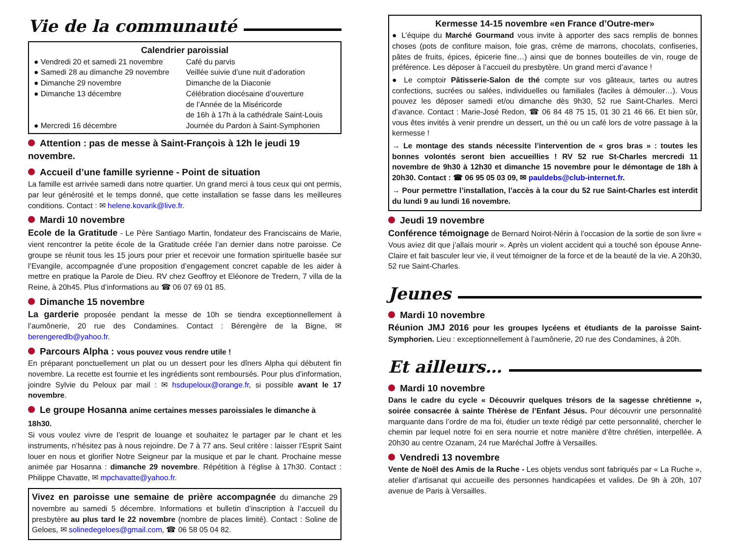Vie de la communauté
Calendrier paroissial
| ● Vendredi 20 et samedi 21 novembre | Café du parvis |
| ● Samedi 28 au dimanche 29 novembre | Veillée suivie d’une nuit d’adoration |
| ● Dimanche 29 novembre | Dimanche de la Diaconie |
| ● Dimanche 13 décembre | Célébration diocésaine d’ouverture de l’Année de la Miséricorde de 16h à 17h à la cathédrale Saint-Louis |
| ● Mercredi 16 décembre | Journée du Pardon à Saint-Symphorien |
Attention : pas de messe à Saint-François à 12h le jeudi 19 novembre.
Accueil d’une famille syrienne - Point de situation
La famille est arrivée samedi dans notre quartier. Un grand merci à tous ceux qui ont permis, par leur générosité et le temps donné, que cette installation se fasse dans les meilleures conditions. Contact : ✉ helene.kovarik@live.fr.
Mardi 10 novembre
Ecole de la Gratitude - Le Père Santiago Martin, fondateur des Franciscains de Marie, vient rencontrer la petite école de la Gratitude créée l’an dernier dans notre paroisse. Ce groupe se réunit tous les 15 jours pour prier et recevoir une formation spirituelle basée sur l’Evangile, accompagnée d’une proposition d’engagement concret capable de les aider à mettre en pratique la Parole de Dieu. RV chez Geoffroy et Eléonore de Tredern, 7 villa de la Reine, à 20h45. Plus d’informations au ☎ 06 07 69 01 85.
Dimanche 15 novembre
La garderie proposée pendant la messe de 10h se tiendra exceptionnellement à l’aumônerie, 20 rue des Condamines. Contact : Bérengère de la Bigne, ✉ berengeredlb@yahoo.fr.
Parcours Alpha : vous pouvez vous rendre utile !
En préparant ponctuellement un plat ou un dessert pour les dîners Alpha qui débutent fin novembre. La recette est fournie et les ingrédients sont remboursés. Pour plus d’information, joindre Sylvie du Peloux par mail : ✉ hsdupeloux@orange.fr, si possible avant le 17 novembre.
Le groupe Hosanna anime certaines messes paroissiales le dimanche à 18h30.
Si vous voulez vivre de l’esprit de louange et souhaitez le partager par le chant et les instruments, n’hésitez pas à nous rejoindre. De 7 à 77 ans. Seul critère : laisser l’Esprit Saint louer en nous et glorifier Notre Seigneur par la musique et par le chant. Prochaine messe animée par Hosanna : dimanche 29 novembre. Répétition à l’église à 17h30. Contact : Philippe Chavatte, ✉ mpchavatte@yahoo.fr.
Vivez en paroisse une semaine de prière accompagnée du dimanche 29 novembre au samedi 5 décembre. Informations et bulletin d’inscription à l’accueil du presbytère au plus tard le 22 novembre (nombre de places limité). Contact : Soline de Geloes, ✉ solinedegeloes@gmail.com, ☎ 06 58 05 04 82.
Kermesse 14-15 novembre «en France d’Outre-mer»
● L’équipe du Marché Gourmand vous invite à apporter des sacs remplis de bonnes choses (pots de confiture maison, foie gras, crème de marrons, chocolats, confiseries, pâtes de fruits, épices, épicerie fine…) ainsi que de bonnes bouteilles de vin, rouge de préférence. Les déposer à l’accueil du presbytère. Un grand merci d’avance !
● Le comptoir Pâtisserie-Salon de thé compte sur vos gâteaux, tartes ou autres confections, sucrées ou salées, individuelles ou familiales (faciles à démouler…). Vous pouvez les déposer samedi et/ou dimanche dès 9h30, 52 rue Saint-Charles. Merci d’avance. Contact : Marie-José Redon, ☎ 06 84 48 75 15, 01 30 21 46 66. Et bien sûr, vous êtes invités à venir prendre un dessert, un thé ou un café lors de votre passage à la kermesse !
→ Le montage des stands nécessite l’intervention de « gros bras » : toutes les bonnes volontés seront bien accueillies ! RV 52 rue St-Charles mercredi 11 novembre de 9h30 à 12h30 et dimanche 15 novembre pour le démontage de 18h à 20h30. Contact : ☎ 06 95 05 03 09, ✉ pauldebs@club-internet.fr.
→ Pour permettre l’installation, l’accès à la cour du 52 rue Saint-Charles est interdit du lundi 9 au lundi 16 novembre.
Jeudi 19 novembre
Conférence témoignage de Bernard Noirot-Nérin à l’occasion de la sortie de son livre « Vous aviez dit que j’allais mourir ». Après un violent accident qui a touché son épouse Anne-Claire et fait basculer leur vie, il veut témoigner de la force et de la beauté de la vie. A 20h30, 52 rue Saint-Charles.
Jeunes
Mardi 10 novembre
Réunion JMJ 2016 pour les groupes lycéens et étudiants de la paroisse Saint-Symphorien. Lieu : exceptionnellement à l’aumônerie, 20 rue des Condamines, à 20h.
Et ailleurs…
Mardi 10 novembre
Dans le cadre du cycle « Découvrir quelques trésors de la sagesse chrétienne », soirée consacrée à sainte Thérèse de l’Enfant Jésus. Pour découvrir une personnalité marquante dans l’ordre de ma foi, étudier un texte rédigé par cette personnalité, chercher le chemin par lequel notre foi en sera nourrie et notre manière d’être chrétien, interpellée. A 20h30 au centre Ozanam, 24 rue Maréchal Joffre à Versailles.
Vendredi 13 novembre
Vente de Noël des Amis de la Ruche - Les objets vendus sont fabriqués par « La Ruche », atelier d’artisanat qui accueille des personnes handicapées et valides. De 9h à 20h, 107 avenue de Paris à Versailles.